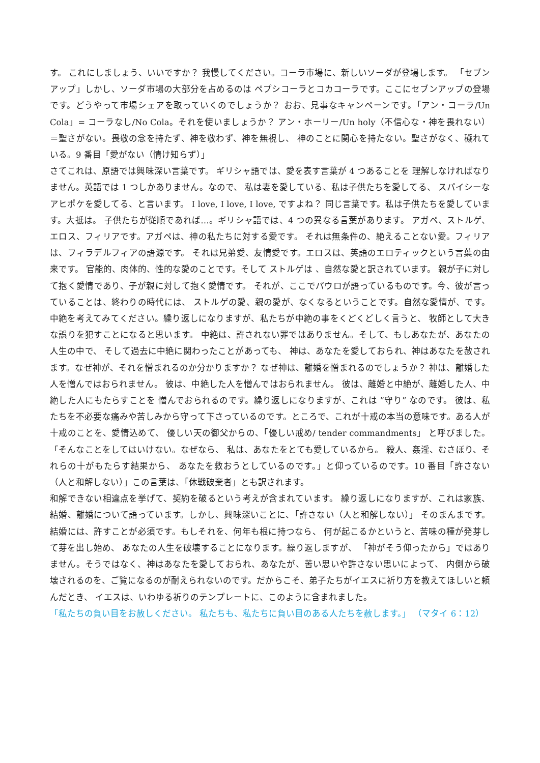す。 これにしましょう、いいですか？ 我慢してください。コーラ市場に、新しいソーダが登場します。 「セブンアップ」しかし、ソーダ市場の大部分を占めるのは ペプシコーラとコカコーラです。ここにセブンアップの登場です。どうやって市場シェアを取っていくのでしょうか？ おお、見事なキャンペーンです。「アン・コーラ/Un Cola」= コーラなし/No Cola。それを使いましょうか？ アン・ホーリー/Un holy（不信心な・神を畏れない）＝聖さがない。畏敬の念を持たず、神を敬わず、神を無視し、 神のことに関心を持たない。聖さがなく、穢れている。9 番目「愛がない（情け知らず）」
さてこれは、原語では興味深い言葉です。 ギリシャ語では、愛を表す言葉が 4 つあることを 理解しなければなりません。英語では 1 つしかありません。なので、 私は妻を愛している、私は子供たちを愛してる、 スパイシーなアヒポケを愛してる、と言います。 I love, I love, I love, ですよね？ 同じ言葉です。私は子供たちを愛しています。大抵は。 子供たちが従順であれば…。ギリシャ語では、4 つの異なる言葉があります。 アガペ、ストルゲ、エロス、フィリアです。アガペは、神の私たちに対する愛です。 それは無条件の、絶えることない愛。フィリアは、フィラデルフィアの語源です。 それは兄弟愛、友情愛です。エロスは、英語のエロティックという言葉の由来です。 官能的、肉体的、性的な愛のことです。そして ストルゲは 、自然な愛と訳されています。 親が子に対して抱く愛情であり、子が親に対して抱く愛情です。 それが、ここでパウロが語っているものです。今、彼が言っていることは、終わりの時代には、 ストルゲの愛、親の愛が、なくなるということです。自然な愛情が、です。 中絶を考えてみてください。繰り返しになりますが、私たちが中絶の事をくどくどしく言うと、 牧師として大きな誤りを犯すことになると思います。 中絶は、許されない罪ではありません。そして、もしあなたが、あなたの人生の中で、 そして過去に中絶に関わったことがあっても、 神は、あなたを愛しておられ、神はあなたを赦されます。なぜ神が、それを憎まれるのか分かりますか？ なぜ神は、離婚を憎まれるのでしょうか？ 神は、離婚した人を憎んではおられません。 彼は、中絶した人を憎んではおられません。 彼は、離婚と中絶が、離婚した人、中絶した人にもたらすことを 憎んでおられるのです。繰り返しになりますが、これは ”守り” なのです。 彼は、私たちを不必要な痛みや苦しみから守って下さっているのです。ところで、これが十戒の本当の意味です。ある人が十戒のことを、愛情込めて、 優しい天の御父からの、「優しい戒め/ tender commandments」 と呼びました。「そんなことをしてはいけない。なぜなら、 私は、あなたをとても愛しているから。 殺人、姦淫、むさぼり、それらの十がもたらす結果から、 あなたを救おうとしているのです。」と仰っているのです。10 番目「許さない（人と和解しない）」この言葉は、「休戦破棄者」とも訳されます。
和解できない相違点を挙げて、契約を破るという考えが含まれています。 繰り返しになりますが、これは家族、結婚、離婚について語っています。しかし、興味深いことに、「許さない（人と和解しない）」 そのまんまです。結婚には、許すことが必須です。もしそれを、何年も根に持つなら、 何が起こるかというと、苦味の種が発芽して芽を出し始め、 あなたの人生を破壊することになります。繰り返しますが、 「神がそう仰ったから」ではありません。そうではなく、神はあなたを愛しておられ、あなたが、苦い思いや許さない思いによって、 内側から破壊されるのを、ご覧になるのが耐えられないのです。だからこそ、弟子たちがイエスに祈り方を教えてほしいと頼んだとき、 イエスは、いわゆる祈りのテンプレートに、このように含まれました。
「私たちの負い目をお赦しください。 私たちも、私たちに負い目のある人たちを赦します。」 （マタイ 6：12）